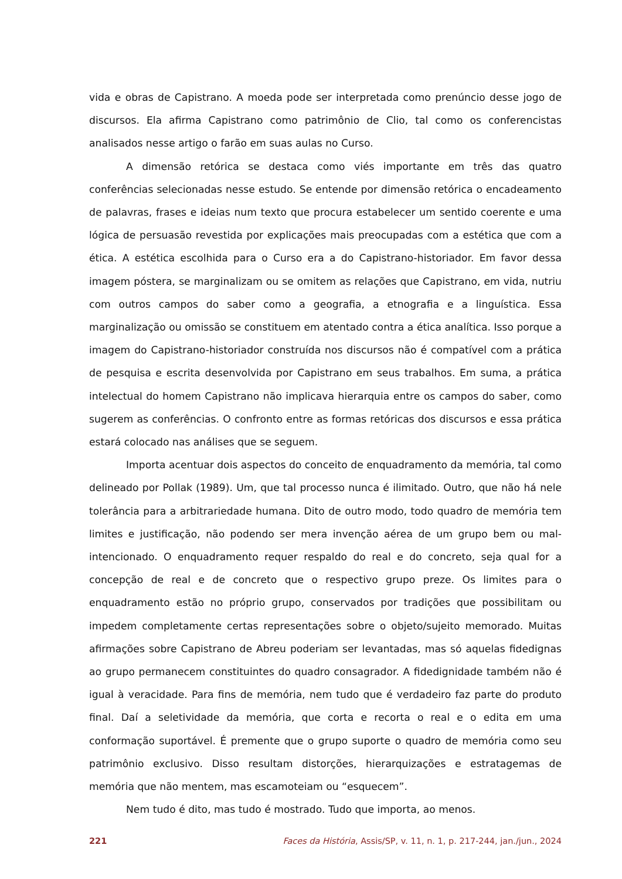vida e obras de Capistrano. A moeda pode ser interpretada como prenúncio desse jogo de discursos. Ela afirma Capistrano como patrimônio de Clio, tal como os conferencistas analisados nesse artigo o farão em suas aulas no Curso.
A dimensão retórica se destaca como viés importante em três das quatro conferências selecionadas nesse estudo. Se entende por dimensão retórica o encadeamento de palavras, frases e ideias num texto que procura estabelecer um sentido coerente e uma lógica de persuasão revestida por explicações mais preocupadas com a estética que com a ética. A estética escolhida para o Curso era a do Capistrano-historiador. Em favor dessa imagem póstera, se marginalizam ou se omitem as relações que Capistrano, em vida, nutriu com outros campos do saber como a geografia, a etnografia e a linguística. Essa marginalização ou omissão se constituem em atentado contra a ética analítica. Isso porque a imagem do Capistrano-historiador construída nos discursos não é compatível com a prática de pesquisa e escrita desenvolvida por Capistrano em seus trabalhos. Em suma, a prática intelectual do homem Capistrano não implicava hierarquia entre os campos do saber, como sugerem as conferências. O confronto entre as formas retóricas dos discursos e essa prática estará colocado nas análises que se seguem.
Importa acentuar dois aspectos do conceito de enquadramento da memória, tal como delineado por Pollak (1989). Um, que tal processo nunca é ilimitado. Outro, que não há nele tolerância para a arbitrariedade humana. Dito de outro modo, todo quadro de memória tem limites e justificação, não podendo ser mera invenção aérea de um grupo bem ou mal-intencionado. O enquadramento requer respaldo do real e do concreto, seja qual for a concepção de real e de concreto que o respectivo grupo preze. Os limites para o enquadramento estão no próprio grupo, conservados por tradições que possibilitam ou impedem completamente certas representações sobre o objeto/sujeito memorado. Muitas afirmações sobre Capistrano de Abreu poderiam ser levantadas, mas só aquelas fidedignas ao grupo permanecem constituintes do quadro consagrador. A fidedignidade também não é igual à veracidade. Para fins de memória, nem tudo que é verdadeiro faz parte do produto final. Daí a seletividade da memória, que corta e recorta o real e o edita em uma conformação suportável. É premente que o grupo suporte o quadro de memória como seu patrimônio exclusivo. Disso resultam distorções, hierarquizações e estratagemas de memória que não mentem, mas escamoteiam ou “esquecem”.
Nem tudo é dito, mas tudo é mostrado. Tudo que importa, ao menos.
221 Faces da História, Assis/SP, v. 11, n. 1, p. 217-244, jan./jun., 2024